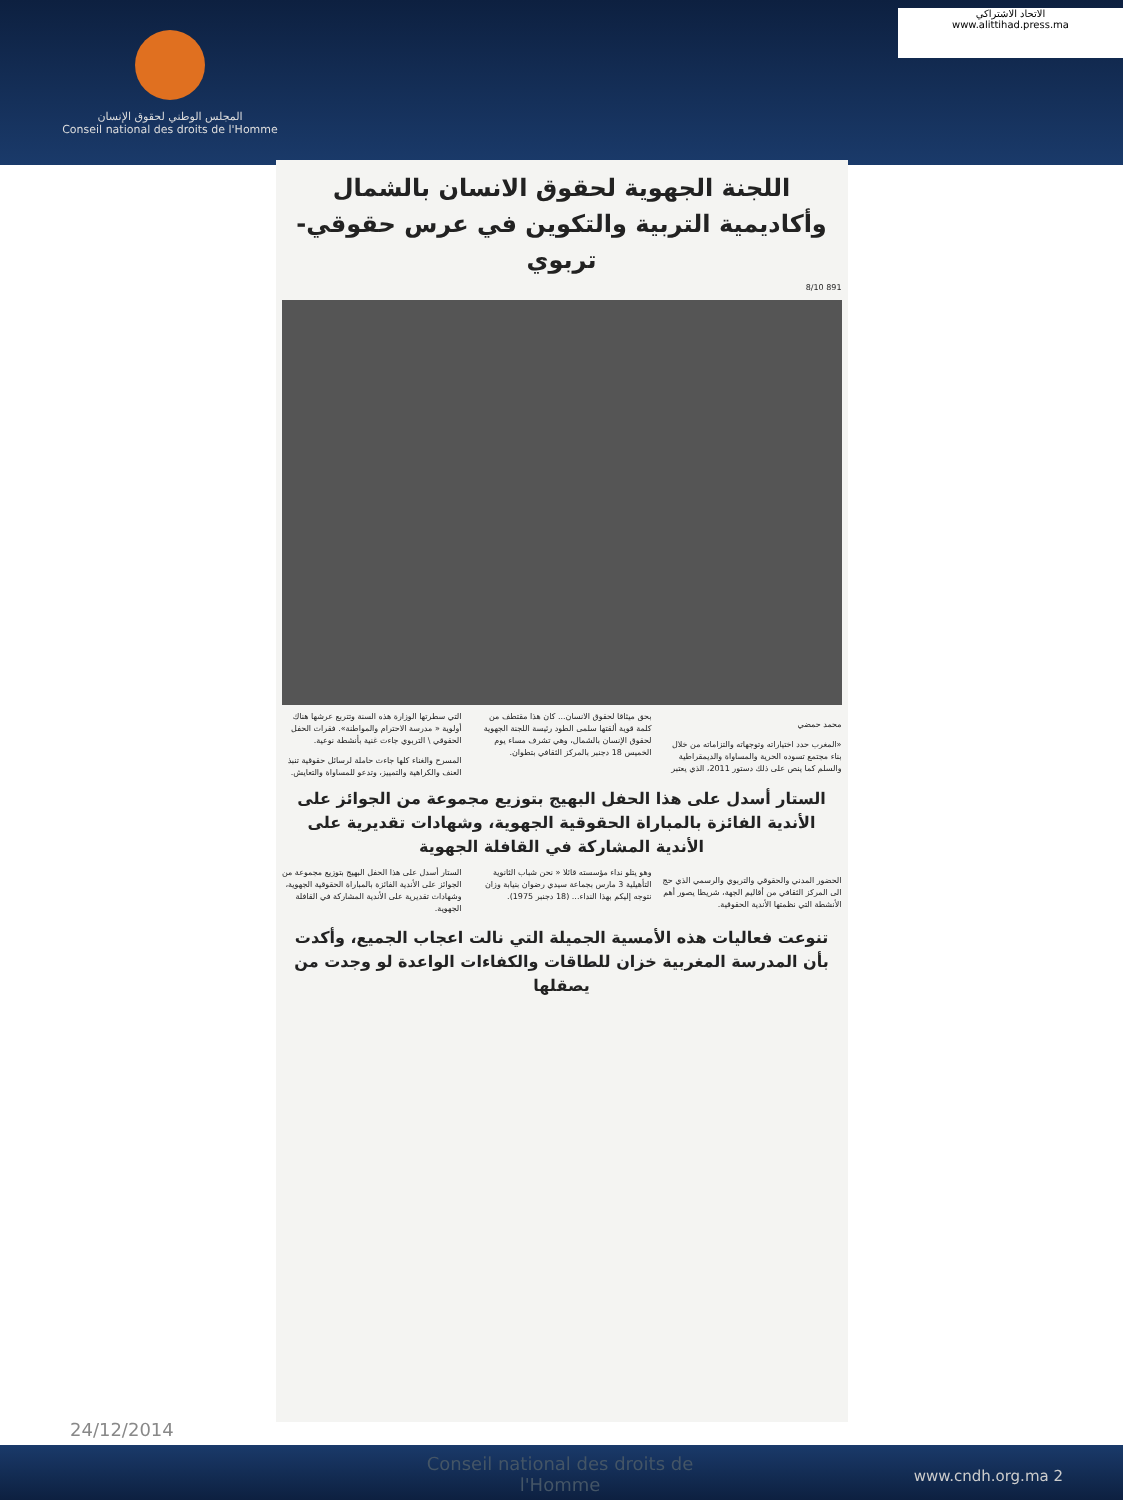المجلس الوطني لحقوق الإنسان
Conseil national des droits de l'Homme
الاتحاد الاشتراكي
www.alittihad.press.ma
اللجنة الجهوية لحقوق الانسان بالشمال وأكاديمية التربية والتكوين في عرس حقوقي- تربوي
8/10 891
محمد حمضي
«المغرب حدد اختياراته وتوجهاته والتزاماته من خلال بناء مجتمع تسوده الحرية والمساواة والديمقراطية والسلم كما ينص على ذلك دستور 2011، الذي يعتبر بحق ميثاقا لحقوق الانسان... كان هذا مقتطف من كلمة قوية ألقتها سلمى الطود رئيسة اللجنة الجهوية لحقوق الإنسان بالشمال، وهي تشرف مساء يوم الخميس 18 دجنبر بالمركز الثقافي بتطوان.
التي سطرتها الوزارة هذه السنة وتتربع عرشها هناك أولوية « مدرسة الاحترام والمواطنة». فقرات الحفل الحقوقي \ التربوي جاءت غنية بأنشطة نوعية.
المسرح والغناء كلها جاءت حاملة لرسائل حقوقية تنبذ العنف والكراهية والتمييز، وتدعو للمساواة والتعايش.
الستار أسدل على هذا الحفل البهيج بتوزيع مجموعة من الجوائز على الأندية الفائزة بالمباراة الحقوقية الجهوية، وشهادات تقديرية على الأندية المشاركة في القافلة الجهوية
الحضور المدني والحقوقي والتربوي والرسمي الذي حج الى المركز الثقافي من أقاليم الجهة، شريطا يصور أهم الأنشطة التي نظمتها الأندية الحقوقية.
وهو يتلو نداء مؤسسته قائلا « نحن شباب الثانوية التأهيلية 3 مارس بجماعة سيدي رضوان بنيابة وزان نتوجه إليكم بهذا النداء... (18 دجنبر 1975).
الستار أسدل على هذا الحفل البهيج بتوزيع مجموعة من الجوائز على الأندية الفائزة بالمباراة الحقوقية الجهوية، وشهادات تقديرية على الأندية المشاركة في القافلة الجهوية.
تنوعت فعاليات هذه الأمسية الجميلة التي نالت اعجاب الجميع، وأكدت بأن المدرسة المغربية خزان للطاقات والكفاءات الواعدة لو وجدت من يصقلها
24/12/2014
Conseil national des droits de l'Homme
www.cndh.org.ma 2